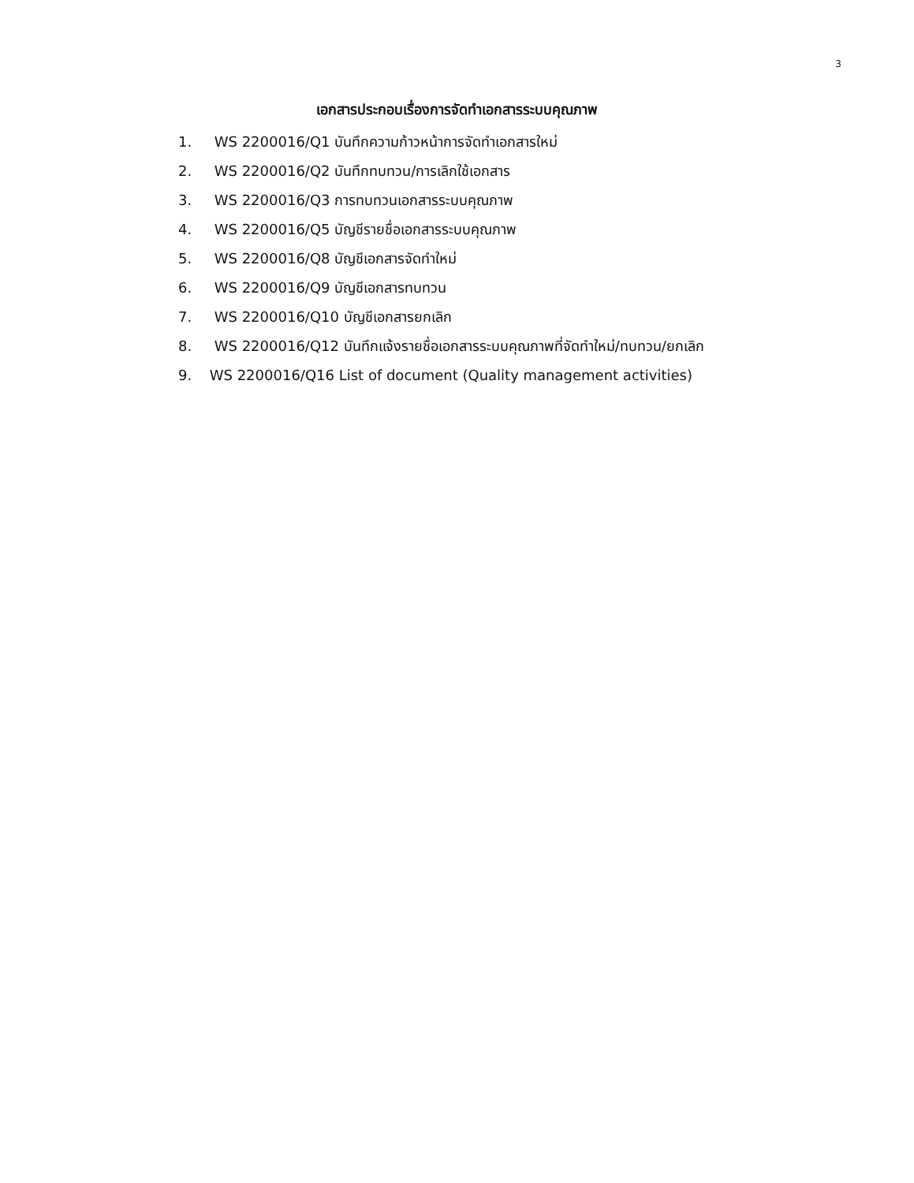3
เอกสารประกอบเรื่องการจัดทำเอกสารระบบคุณภาพ
1. WS 2200016/Q1 บันทึกความก้าวหน้าการจัดทำเอกสารใหม่
2. WS 2200016/Q2 บันทึกทบทวน/การเลิกใช้เอกสาร
3. WS 2200016/Q3 การทบทวนเอกสารระบบคุณภาพ
4. WS 2200016/Q5 บัญชีรายชื่อเอกสารระบบคุณภาพ
5. WS 2200016/Q8 บัญชีเอกสารจัดทำใหม่
6. WS 2200016/Q9 บัญชีเอกสารทบทวน
7. WS 2200016/Q10 บัญชีเอกสารยกเลิก
8. WS 2200016/Q12 บันทึกแจ้งรายชื่อเอกสารระบบคุณภาพที่จัดทำใหม่/ทบทวน/ยกเลิก
9. WS 2200016/Q16 List of document (Quality management activities)